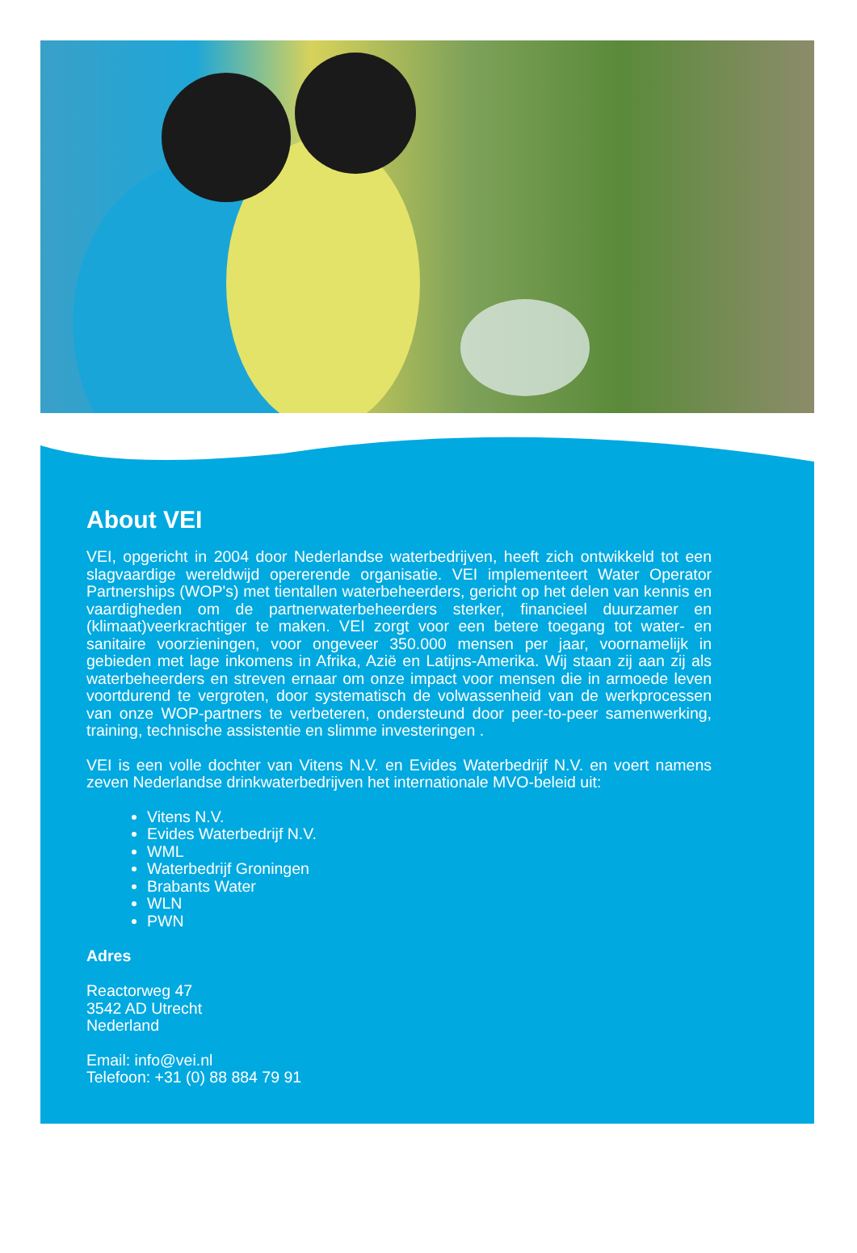About VEI
VEI, opgericht in 2004 door Nederlandse waterbedrijven, heeft zich ontwikkeld tot een slagvaardige wereldwijd opererende organisatie. VEI implementeert Water Operator Partnerships (WOP's) met tientallen waterbeheerders, gericht op het delen van kennis en vaardigheden om de partnerwaterbeheerders sterker, financieel duurzamer en (klimaat)veerkrachtiger te maken. VEI zorgt voor een betere toegang tot water- en sanitaire voorzieningen, voor ongeveer 350.000 mensen per jaar, voornamelijk in gebieden met lage inkomens in Afrika, Azië en Latijns-Amerika. Wij staan zij aan zij als waterbeheerders en streven ernaar om onze impact voor mensen die in armoede leven voortdurend te vergroten, door systematisch de volwassenheid van de werkprocessen van onze WOP-partners te verbeteren, ondersteund door peer-to-peer samenwerking, training, technische assistentie en slimme investeringen .
VEI is een volle dochter van Vitens N.V. en Evides Waterbedrijf N.V. en voert namens zeven Nederlandse drinkwaterbedrijven het internationale MVO-beleid uit:
Vitens N.V.
Evides Waterbedrijf N.V.
WML
Waterbedrijf Groningen
Brabants Water
WLN
PWN
Adres
Reactorweg 47
3542 AD Utrecht
Nederland
Email: info@vei.nl
Telefoon: +31 (0) 88 884 79 91